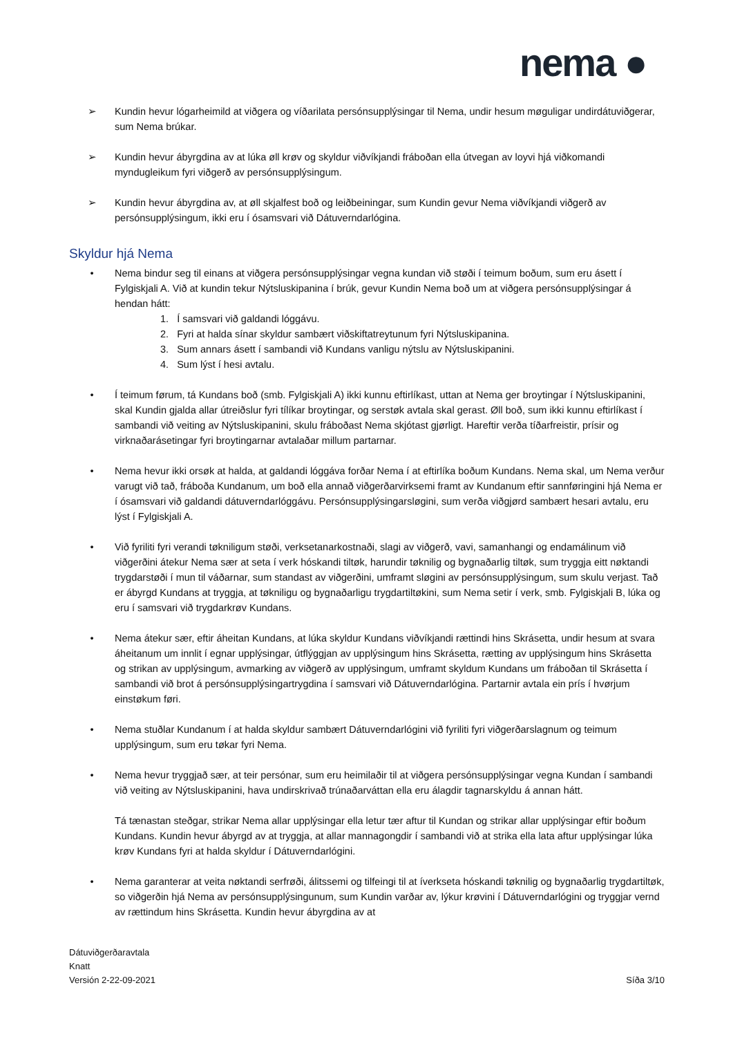nema ●
➢ Kundin hevur lógarheimild at viðgera og víðarilata persónsupplýsingar til Nema, undir hesum møguligar undirdátuviðgerar, sum Nema brúkar.
➢ Kundin hevur ábyrgdina av at lúka øll krøv og skyldur viðvíkjandi fráboðan ella útvegan av loyvi hjá viðkomandi myndugleikum fyri viðgerð av persónsupplýsingum.
➢ Kundin hevur ábyrgdina av, at øll skjalfest boð og leiðbeiningar, sum Kundin gevur Nema viðvíkjandi viðgerð av persónsupplýsingum, ikki eru í ósamsvari við Dátuverndarlógina.
Skyldur hjá Nema
• Nema bindur seg til einans at viðgera persónsupplýsingar vegna kundan við støði í teimum boðum, sum eru ásett í Fylgiskjali A. Við at kundin tekur Nýtsluskipanina í brúk, gevur Kundin Nema boð um at viðgera persónsupplýsingar á hendan hátt:
1. Í samsvari við galdandi lóggávu.
2. Fyri at halda sínar skyldur sambært viðskiftatreytunum fyri Nýtsluskipanina.
3. Sum annars ásett í sambandi við Kundans vanligu nýtslu av Nýtsluskipanini.
4. Sum lýst í hesi avtalu.
• Í teimum førum, tá Kundans boð (smb. Fylgiskjali A) ikki kunnu eftirlíkast, uttan at Nema ger broytingar í Nýtsluskipanini, skal Kundin gjalda allar útreiðslur fyri tílíkar broytingar, og serstøk avtala skal gerast. Øll boð, sum ikki kunnu eftirlíkast í sambandi við veiting av Nýtsluskipanini, skulu fráboðast Nema skjótast gjørligt. Hareftir verða tíðarfreistir, prísir og virknaðarásetingar fyri broytingarnar avtalaðar millum partarnar.
• Nema hevur ikki orsøk at halda, at galdandi lóggáva forðar Nema í at eftirlíka boðum Kundans. Nema skal, um Nema verður varugt við tað, fráboða Kundanum, um boð ella annað viðgerðarvirksemi framt av Kundanum eftir sannføringini hjá Nema er í ósamsvari við galdandi dátuverndarlóggávu. Persónsupplýsingarsløgini, sum verða viðgjørd sambært hesari avtalu, eru lýst í Fylgiskjali A.
• Við fyriliti fyri verandi tøkniligum støði, verksetanarkostnaði, slagi av viðgerð, vavi, samanhangi og endamálinum við viðgerðini átekur Nema sær at seta í verk hóskandi tiltøk, harundir tøknilig og bygnaðarlig tiltøk, sum tryggja eitt nøktandi trygdarstøði í mun til váðarnar, sum standast av viðgerðini, umframt sløgini av persónsupplýsingum, sum skulu verjast. Tað er ábyrgd Kundans at tryggja, at tøkniligu og bygnaðarligu trygdartiltøkini, sum Nema setir í verk, smb. Fylgiskjali B, lúka og eru í samsvari við trygdarkrøv Kundans.
• Nema átekur sær, eftir áheitan Kundans, at lúka skyldur Kundans viðvíkjandi rættindi hins Skrásetta, undir hesum at svara áheitanum um innlit í egnar upplýsingar, útflýggjan av upplýsingum hins Skrásetta, rætting av upplýsingum hins Skrásetta og strikan av upplýsingum, avmarking av viðgerð av upplýsingum, umframt skyldum Kundans um fráboðan til Skrásetta í sambandi við brot á persónsupplýsingartrygdina í samsvari við Dátuverndarlógina. Partarnir avtala ein prís í hvørjum einstøkum føri.
• Nema stuðlar Kundanum í at halda skyldur sambært Dátuverndarlógini við fyriliti fyri viðgerðarslagnum og teimum upplýsingum, sum eru tøkar fyri Nema.
• Nema hevur tryggjað sær, at teir persónar, sum eru heimilaðir til at viðgera persónsupplýsingar vegna Kundan í sambandi við veiting av Nýtsluskipanini, hava undirskrivað trúnaðarváttan ella eru álagdir tagnarskyldu á annan hátt.
Tá tænastan steðgar, strikar Nema allar upplýsingar ella letur tær aftur til Kundan og strikar allar upplýsingar eftir boðum Kundans. Kundin hevur ábyrgd av at tryggja, at allar mannagongdir í sambandi við at strika ella lata aftur upplýsingar lúka krøv Kundans fyri at halda skyldur í Dátuverndarlógini.
• Nema garanterar at veita nøktandi serfrøði, álitssemi og tilfeingi til at íverkseta hóskandi tøknilig og bygnaðarlig trygdartiltøk, so viðgerðin hjá Nema av persónsupplýsingunum, sum Kundin varðar av, lýkur krøvini í Dátuverndarlógini og tryggjar vernd av rættindum hins Skrásetta. Kundin hevur ábyrgdina av at
Dátuviðgerðaravtala
Knatt
Versión 2-22-09-2021
Síða 3/10